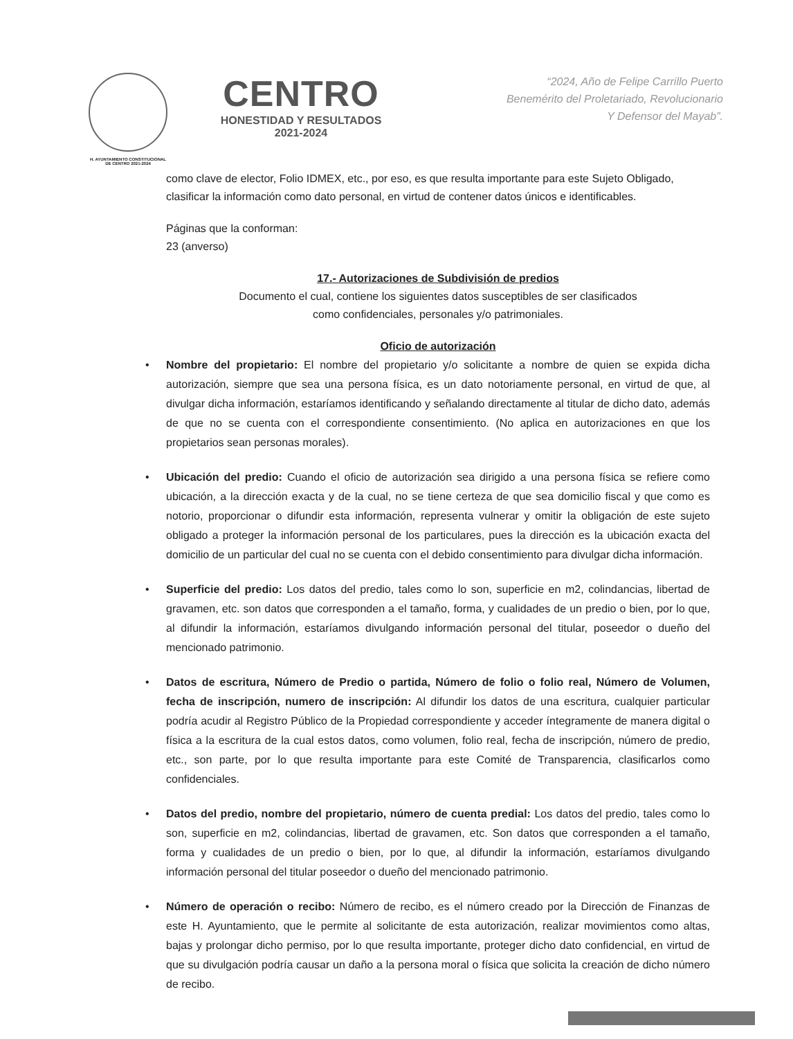H. AYUNTAMIENTO CONSTITUCIONAL
DE CENTRO 2021-2024
CENTRO
HONESTIDAD Y RESULTADOS
2021-2024
“2024, Año de Felipe Carrillo Puerto
Benemérito del Proletariado, Revolucionario
Y Defensor del Mayab”.
como clave de elector, Folio IDMEX, etc., por eso, es que resulta importante para este Sujeto Obligado, clasificar la información como dato personal, en virtud de contener datos únicos e identificables.
Páginas que la conforman:
23 (anverso)
17.- Autorizaciones de Subdivisión de predios
Documento el cual, contiene los siguientes datos susceptibles de ser clasificados
como confidenciales, personales y/o patrimoniales.
Oficio de autorización
• Nombre del propietario: El nombre del propietario y/o solicitante a nombre de quien se expida dicha autorización, siempre que sea una persona física, es un dato notoriamente personal, en virtud de que, al divulgar dicha información, estaríamos identificando y señalando directamente al titular de dicho dato, además de que no se cuenta con el correspondiente consentimiento. (No aplica en autorizaciones en que los propietarios sean personas morales).
• Ubicación del predio: Cuando el oficio de autorización sea dirigido a una persona física se refiere como ubicación, a la dirección exacta y de la cual, no se tiene certeza de que sea domicilio fiscal y que como es notorio, proporcionar o difundir esta información, representa vulnerar y omitir la obligación de este sujeto obligado a proteger la información personal de los particulares, pues la dirección es la ubicación exacta del domicilio de un particular del cual no se cuenta con el debido consentimiento para divulgar dicha información.
• Superficie del predio: Los datos del predio, tales como lo son, superficie en m2, colindancias, libertad de gravamen, etc. son datos que corresponden a el tamaño, forma, y cualidades de un predio o bien, por lo que, al difundir la información, estaríamos divulgando información personal del titular, poseedor o dueño del mencionado patrimonio.
• Datos de escritura, Número de Predio o partida, Número de folio o folio real, Número de Volumen, fecha de inscripción, numero de inscripción: Al difundir los datos de una escritura, cualquier particular podría acudir al Registro Público de la Propiedad correspondiente y acceder íntegramente de manera digital o física a la escritura de la cual estos datos, como volumen, folio real, fecha de inscripción, número de predio, etc., son parte, por lo que resulta importante para este Comité de Transparencia, clasificarlos como confidenciales.
• Datos del predio, nombre del propietario, número de cuenta predial: Los datos del predio, tales como lo son, superficie en m2, colindancias, libertad de gravamen, etc. Son datos que corresponden a el tamaño, forma y cualidades de un predio o bien, por lo que, al difundir la información, estaríamos divulgando información personal del titular poseedor o dueño del mencionado patrimonio.
• Número de operación o recibo: Número de recibo, es el número creado por la Dirección de Finanzas de este H. Ayuntamiento, que le permite al solicitante de esta autorización, realizar movimientos como altas, bajas y prolongar dicho permiso, por lo que resulta importante, proteger dicho dato confidencial, en virtud de que su divulgación podría causar un daño a la persona moral o física que solicita la creación de dicho número de recibo.